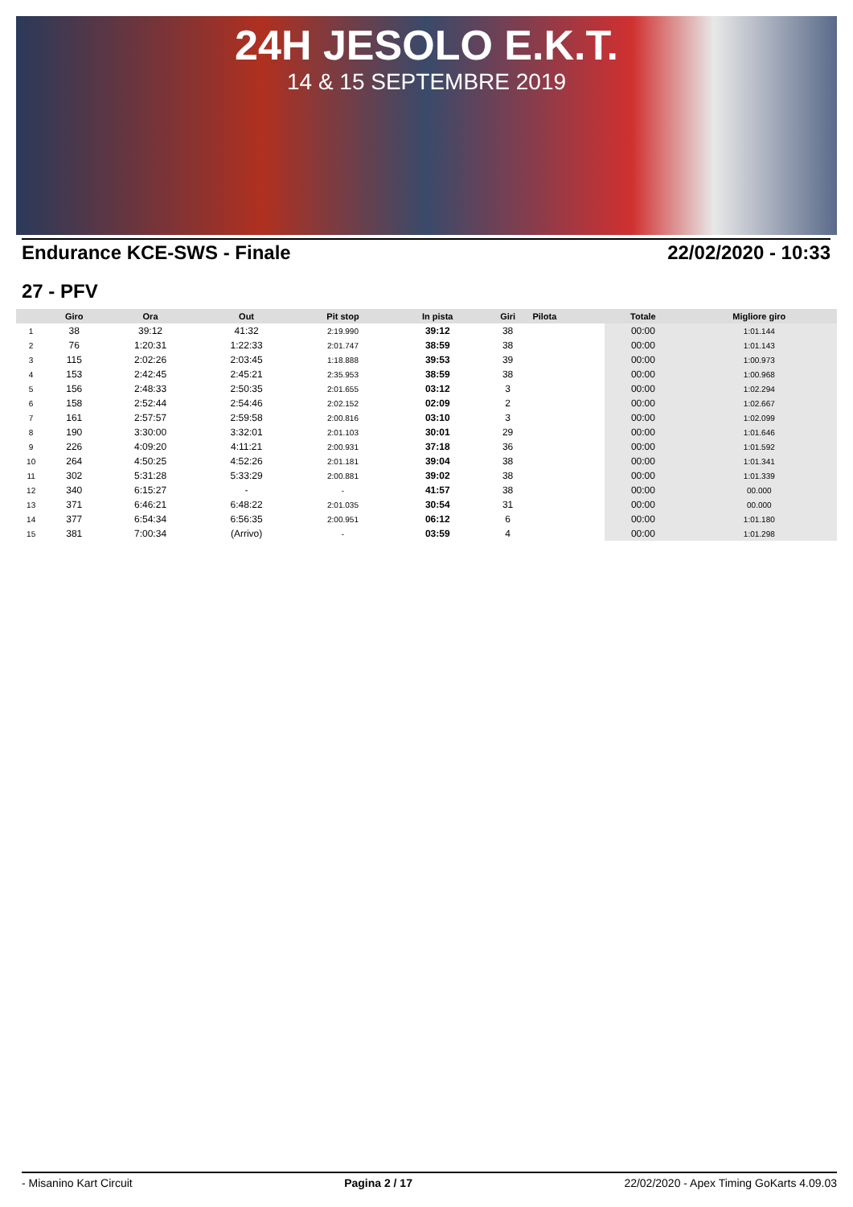24H JESOLO E.K.T.
14 & 15 SEPTEMBRE 2019
Endurance KCE-SWS - Finale 22/02/2020 - 10:33
27 - PFV
| | Giro | Ora | Out | Pit stop | In pista | Giri | Pilota | Totale | Migliore giro |
| --- | --- | --- | --- | --- | --- | --- | --- | --- | --- |
| 1 | 38 | 39:12 | 41:32 | 2:19.990 | 39:12 | 38 | | 00:00 | 1:01.144 |
| 2 | 76 | 1:20:31 | 1:22:33 | 2:01.747 | 38:59 | 38 | | 00:00 | 1:01.143 |
| 3 | 115 | 2:02:26 | 2:03:45 | 1:18.888 | 39:53 | 39 | | 00:00 | 1:00.973 |
| 4 | 153 | 2:42:45 | 2:45:21 | 2:35.953 | 38:59 | 38 | | 00:00 | 1:00.968 |
| 5 | 156 | 2:48:33 | 2:50:35 | 2:01.655 | 03:12 | 3 | | 00:00 | 1:02.294 |
| 6 | 158 | 2:52:44 | 2:54:46 | 2:02.152 | 02:09 | 2 | | 00:00 | 1:02.667 |
| 7 | 161 | 2:57:57 | 2:59:58 | 2:00.816 | 03:10 | 3 | | 00:00 | 1:02.099 |
| 8 | 190 | 3:30:00 | 3:32:01 | 2:01.103 | 30:01 | 29 | | 00:00 | 1:01.646 |
| 9 | 226 | 4:09:20 | 4:11:21 | 2:00.931 | 37:18 | 36 | | 00:00 | 1:01.592 |
| 10 | 264 | 4:50:25 | 4:52:26 | 2:01.181 | 39:04 | 38 | | 00:00 | 1:01.341 |
| 11 | 302 | 5:31:28 | 5:33:29 | 2:00.881 | 39:02 | 38 | | 00:00 | 1:01.339 |
| 12 | 340 | 6:15:27 | - | - | 41:57 | 38 | | 00:00 | 00.000 |
| 13 | 371 | 6:46:21 | 6:48:22 | 2:01.035 | 30:54 | 31 | | 00:00 | 00.000 |
| 14 | 377 | 6:54:34 | 6:56:35 | 2:00.951 | 06:12 | 6 | | 00:00 | 1:01.180 |
| 15 | 381 | 7:00:34 | (Arrivo) | - | 03:59 | 4 | | 00:00 | 1:01.298 |
- Misanino Kart Circuit Pagina 2 / 17 22/02/2020 - Apex Timing GoKarts 4.09.03